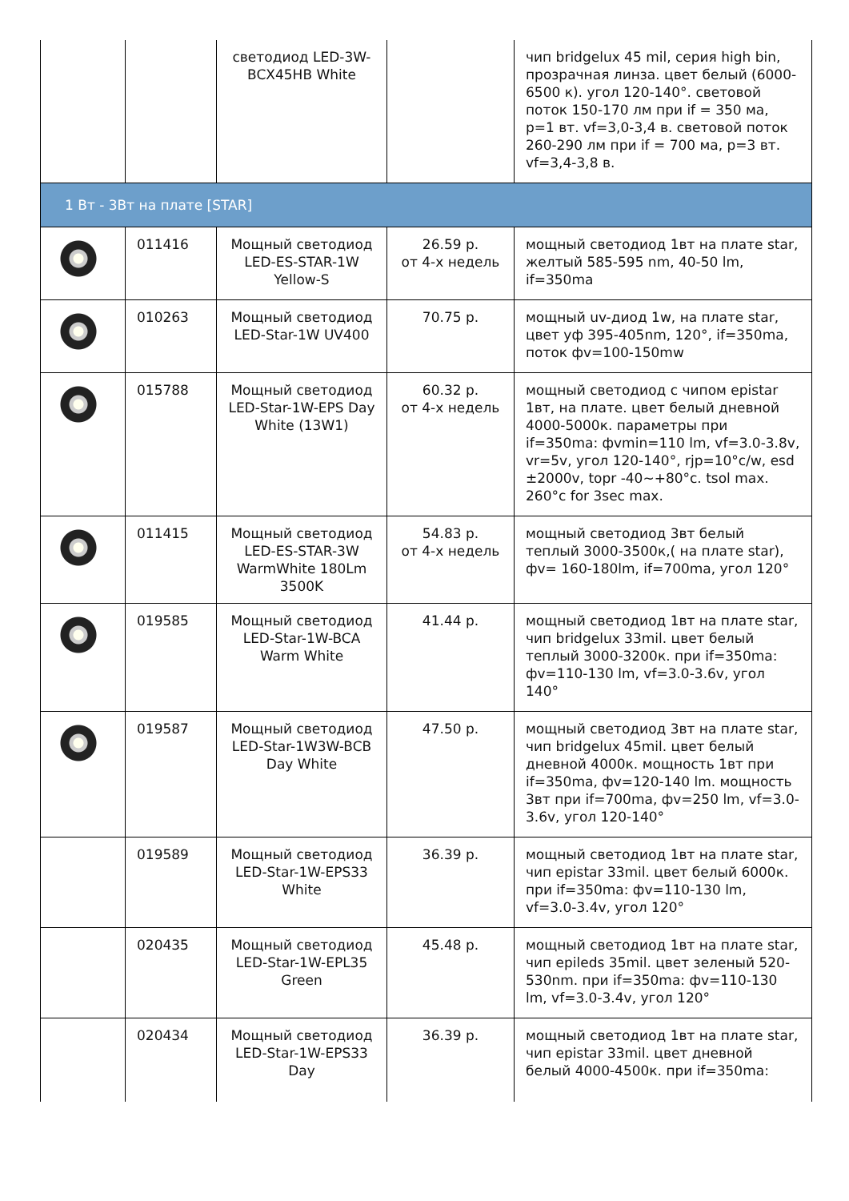| | | светодиод LED-3W-BCX45HB White | | чип bridgelux 45 mil, серия high bin, прозрачная линза. цвет белый (6000-6500 к). угол 120-140°. световой поток 150-170 лм при if = 350 ма, p=1 вт. vf=3,0-3,4 в. световой поток 260-290 лм при if = 700 ма, p=3 вт. vf=3,4-3,8 в. |
| 1 Вт - 3Вт на плате [STAR] | | | | |
| | 011416 | Мощный светодиод LED-ES-STAR-1W Yellow-S | 26.59 р. от 4-х недель | мощный светодиод 1вт на плате star, желтый 585-595 nm, 40-50 lm, if=350ma |
| | 010263 | Мощный светодиод LED-Star-1W UV400 | 70.75 р. | мощный uv-диод 1w, на плате star, цвет уф 395-405nm, 120°, if=350ma, поток фv=100-150mw |
| | 015788 | Мощный светодиод LED-Star-1W-EPS Day White (13W1) | 60.32 р. от 4-х недель | мощный светодиод с чипом epistar 1вт, на плате. цвет белый дневной 4000-5000к. параметры при if=350ma: фvmin=110 lm, vf=3.0-3.8v, vr=5v, угол 120-140°, rjp=10°c/w, esd ±2000v, topr -40~+80°c. tsol max. 260°c for 3sec max. |
| | 011415 | Мощный светодиод LED-ES-STAR-3W WarmWhite 180Lm 3500K | 54.83 р. от 4-х недель | мощный светодиод 3вт белый теплый 3000-3500к,( на плате star), фv= 160-180lm, if=700ma, угол 120° |
| | 019585 | Мощный светодиод LED-Star-1W-BCA Warm White | 41.44 р. | мощный светодиод 1вт на плате star, чип bridgelux 33mil. цвет белый теплый 3000-3200к. при if=350ma: фv=110-130 lm, vf=3.0-3.6v, угол 140° |
| | 019587 | Мощный светодиод LED-Star-1W3W-BCB Day White | 47.50 р. | мощный светодиод 3вт на плате star, чип bridgelux 45mil. цвет белый дневной 4000к. мощность 1вт при if=350ma, фv=120-140 lm. мощность 3вт при if=700ma, фv=250 lm, vf=3.0-3.6v, угол 120-140° |
| | 019589 | Мощный светодиод LED-Star-1W-EPS33 White | 36.39 р. | мощный светодиод 1вт на плате star, чип epistar 33mil. цвет белый 6000к. при if=350ma: фv=110-130 lm, vf=3.0-3.4v, угол 120° |
| | 020435 | Мощный светодиод LED-Star-1W-EPL35 Green | 45.48 р. | мощный светодиод 1вт на плате star, чип epileds 35mil. цвет зеленый 520-530nm. при if=350ma: фv=110-130 lm, vf=3.0-3.4v, угол 120° |
| | 020434 | Мощный светодиод LED-Star-1W-EPS33 Day | 36.39 р. | мощный светодиод 1вт на плате star, чип epistar 33mil. цвет дневной белый 4000-4500к. при if=350ma: |